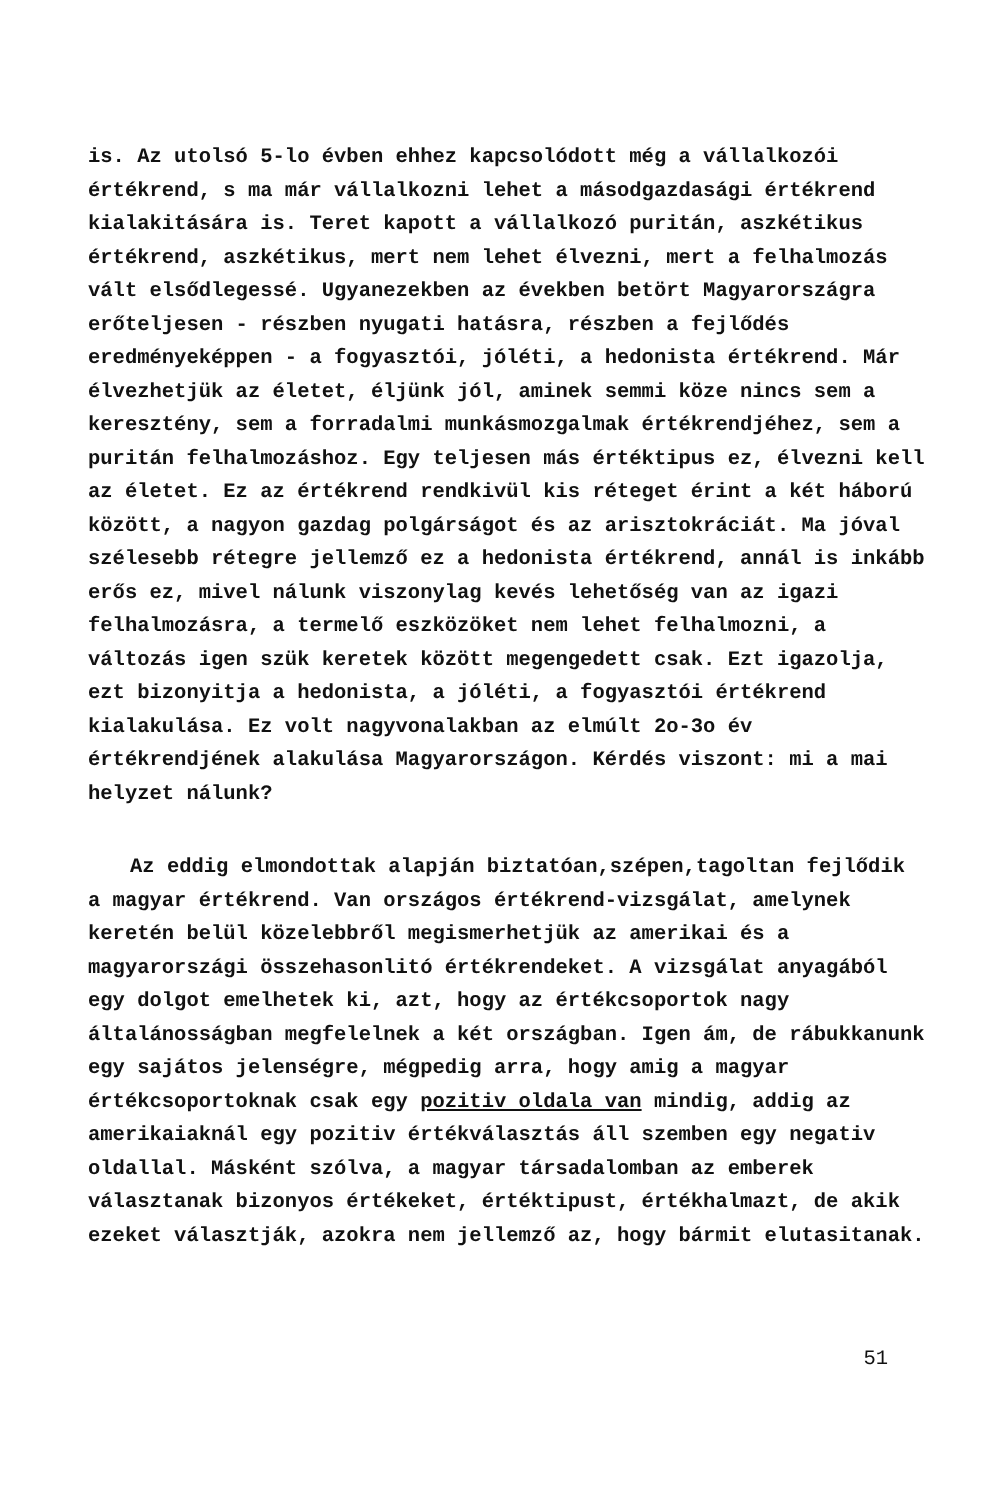is. Az utolsó 5-lo évben ehhez kapcsolódott még a vállalkozói értékrend, s ma már vállalkozni lehet a másodgazdasági értékrend kialakitására is. Teret kapott a vállalkozó puritán, aszkétikus értékrend, aszkétikus, mert nem lehet élvezni, mert a felhalmozás vált elsődlegessé. Ugyanezekben az években betört Magyarországra erőteljesen - részben nyugati hatásra, részben a fejlődés eredményeképpen - a fogyasztói, jóléti, a hedonista értékrend. Már élvezhetjük az életet, éljünk jól, aminek semmi köze nincs sem a keresztény, sem a forradalmi munkásmozgalmak értékrendjéhez, sem a puritán felhalmozáshoz. Egy teljesen más értéktipus ez, élvezni kell az életet. Ez az értékrend rendkivül kis réteget érint a két háború között, a nagyon gazdag polgárságot és az arisztokráciát. Ma jóval szélesebb rétegre jellemző ez a hedonista értékrend, annál is inkább erős ez, mivel nálunk viszonylag kevés lehetőség van az igazi felhalmozásra, a termelő eszközöket nem lehet felhalmozni, a változás igen szük keretek között megengedett csak. Ezt igazolja, ezt bizonyitja a hedonista, a jóléti, a fogyasztói értékrend kialakulása. Ez volt nagyvonalakban az elmúlt 2o-3o év értékrendjének alakulása Magyarországon. Kérdés viszont: mi a mai helyzet nálunk?
Az eddig elmondottak alapján biztatóan,szépen,tagoltan fejlődik a magyar értékrend. Van országos értékrend-vizsgálat, amelynek keretén belül közelebbről megismerhetjük az amerikai és a magyarországi összehasonlitó értékrendeket. A vizsgálat anyagából egy dolgot emelhetek ki, azt, hogy az értékcsoportok nagy általánosságban megfelelnek a két országban. Igen ám, de rábukkanunk egy sajátos jelenségre, mégpedig arra, hogy amig a magyar értékcsoportoknak csak egy pozitiv oldala van mindig, addig az amerikaiaknál egy pozitiv értékválasztás áll szemben egy negativ oldallal. Másként szólva, a magyar társadalomban az emberek választanak bizonyos értékeket, értéktipust, értékhalmazt, de akik ezeket választják, azokra nem jellemző az, hogy bármit elutasitanak.
51